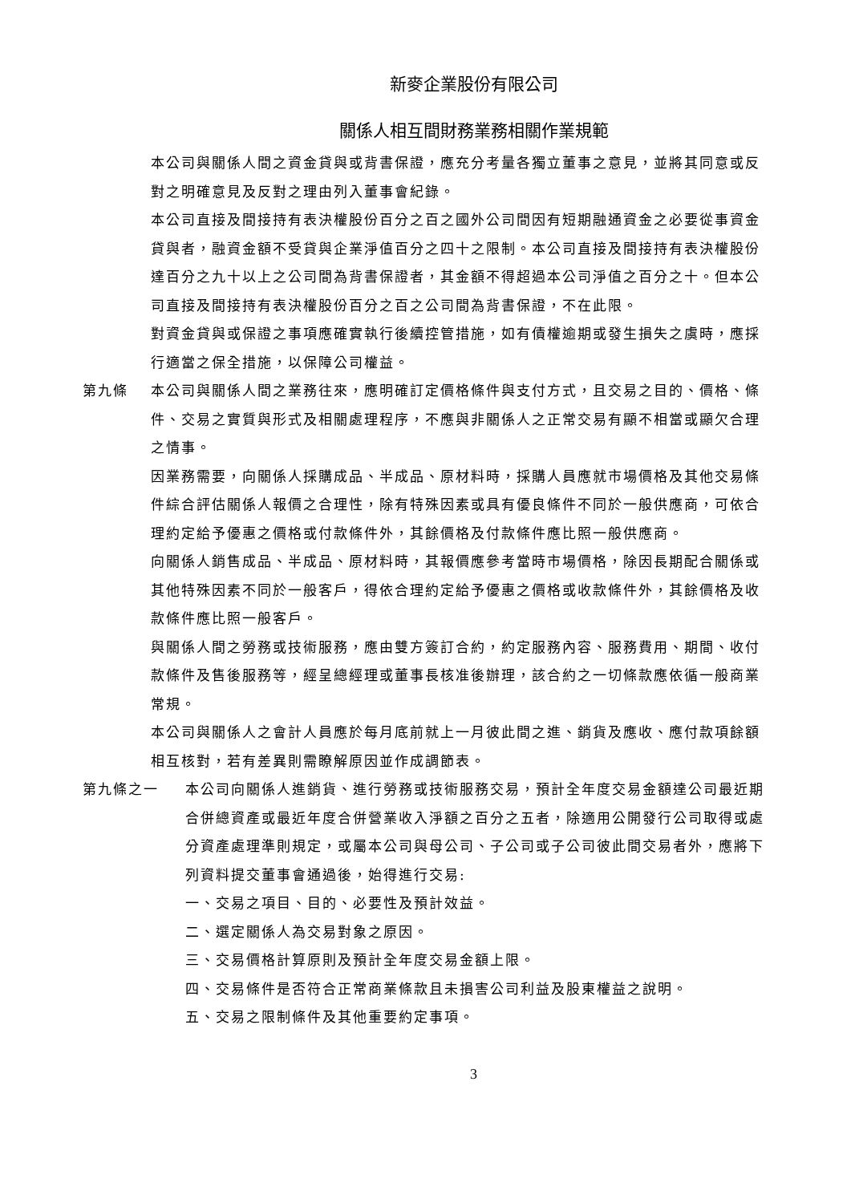新麥企業股份有限公司
關係人相互間財務業務相關作業規範
本公司與關係人間之資金貸與或背書保證，應充分考量各獨立董事之意見，並將其同意或反對之明確意見及反對之理由列入董事會紀錄。
本公司直接及間接持有表決權股份百分之百之國外公司間因有短期融通資金之必要從事資金貸與者，融資金額不受貸與企業淨值百分之四十之限制。本公司直接及間接持有表決權股份達百分之九十以上之公司間為背書保證者，其金額不得超過本公司淨值之百分之十。但本公司直接及間接持有表決權股份百分之百之公司間為背書保證，不在此限。
對資金貸與或保證之事項應確實執行後續控管措施，如有債權逾期或發生損失之虞時，應採行適當之保全措施，以保障公司權益。
第九條 本公司與關係人間之業務往來，應明確訂定價格條件與支付方式，且交易之目的、價格、條件、交易之實質與形式及相關處理程序，不應與非關係人之正常交易有顯不相當或顯欠合理之情事。
因業務需要，向關係人採購成品、半成品、原材料時，採購人員應就市場價格及其他交易條件綜合評估關係人報價之合理性，除有特殊因素或具有優良條件不同於一般供應商，可依合理約定給予優惠之價格或付款條件外，其餘價格及付款條件應比照一般供應商。
向關係人銷售成品、半成品、原材料時，其報價應參考當時市場價格，除因長期配合關係或其他特殊因素不同於一般客戶，得依合理約定給予優惠之價格或收款條件外，其餘價格及收款條件應比照一般客戶。
與關係人間之勞務或技術服務，應由雙方簽訂合約，約定服務內容、服務費用、期間、收付款條件及售後服務等，經呈總經理或董事長核准後辦理，該合約之一切條款應依循一般商業常規。
本公司與關係人之會計人員應於每月底前就上一月彼此間之進、銷貨及應收、應付款項餘額相互核對，若有差異則需瞭解原因並作成調節表。
第九條之一 本公司向關係人進銷貨、進行勞務或技術服務交易，預計全年度交易金額達公司最近期合併總資產或最近年度合併營業收入淨額之百分之五者，除適用公開發行公司取得或處分資產處理準則規定，或屬本公司與母公司、子公司或子公司彼此間交易者外，應將下列資料提交董事會通過後，始得進行交易:
一、交易之項目、目的、必要性及預計效益。
二、選定關係人為交易對象之原因。
三、交易價格計算原則及預計全年度交易金額上限。
四、交易條件是否符合正常商業條款且未損害公司利益及股東權益之說明。
五、交易之限制條件及其他重要約定事項。
3